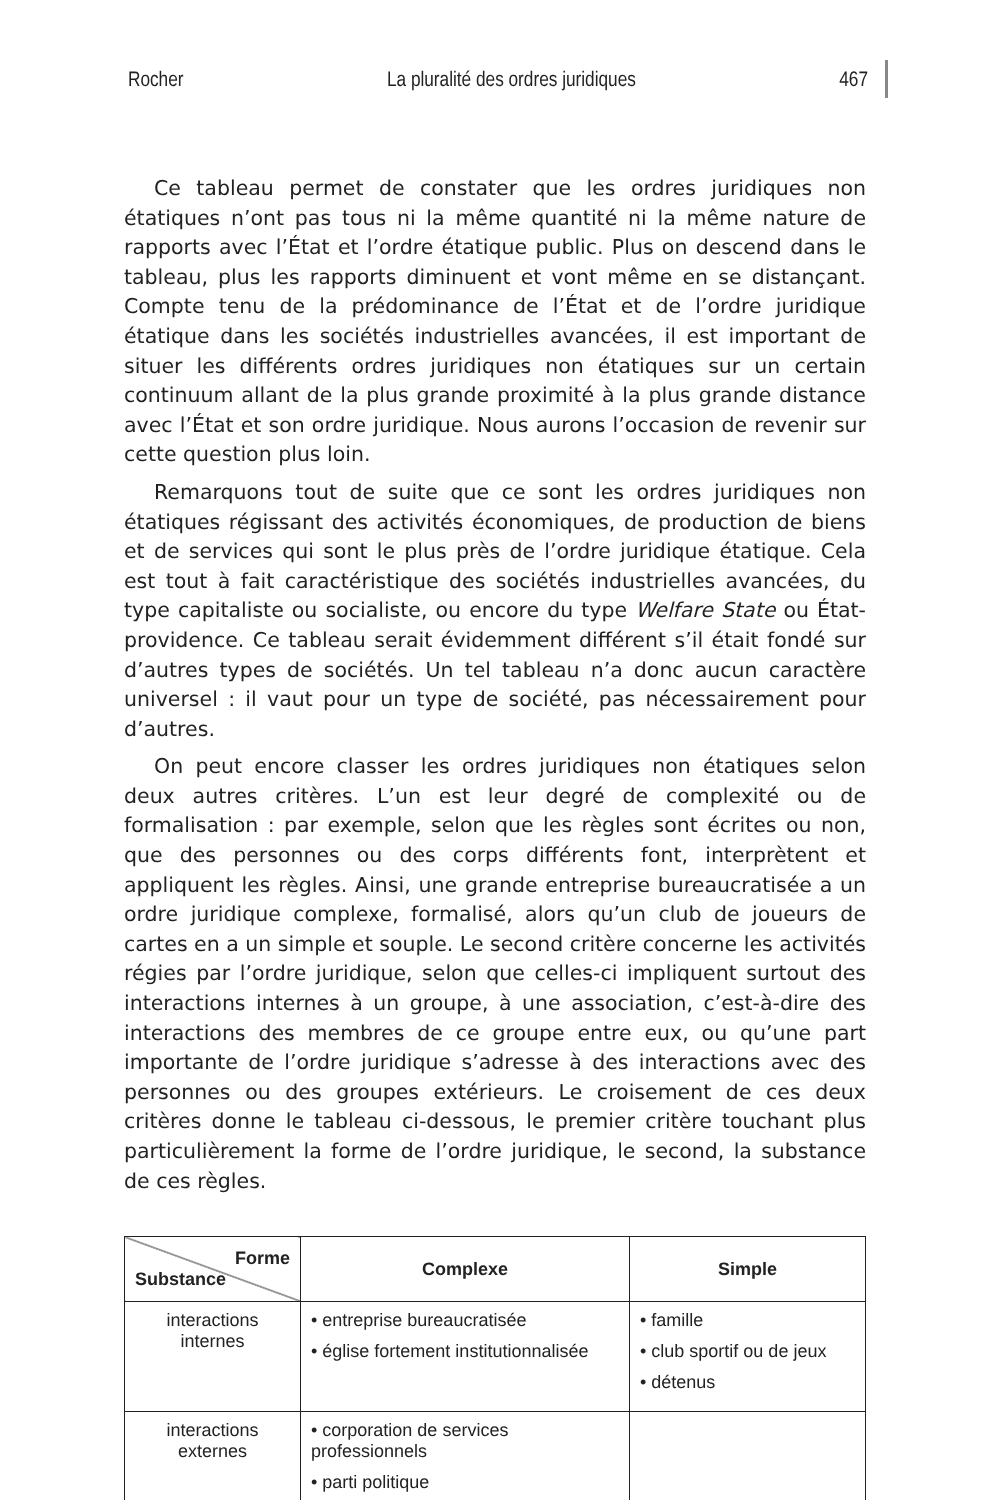Rocher La pluralité des ordres juridiques 467
Ce tableau permet de constater que les ordres juridiques non étatiques n’ont pas tous ni la même quantité ni la même nature de rapports avec l’État et l’ordre étatique public. Plus on descend dans le tableau, plus les rapports diminuent et vont même en se distançant. Compte tenu de la prédominance de l’État et de l’ordre juridique étatique dans les sociétés industrielles avancées, il est important de situer les différents ordres juridiques non étatiques sur un certain continuum allant de la plus grande proximité à la plus grande distance avec l’État et son ordre juridique. Nous aurons l’occasion de revenir sur cette question plus loin.
Remarquons tout de suite que ce sont les ordres juridiques non étatiques régissant des activités économiques, de production de biens et de services qui sont le plus près de l’ordre juridique étatique. Cela est tout à fait caractéristique des sociétés industrielles avancées, du type capitaliste ou socialiste, ou encore du type Welfare State ou État-providence. Ce tableau serait évidemment différent s’il était fondé sur d’autres types de sociétés. Un tel tableau n’a donc aucun caractère universel : il vaut pour un type de société, pas nécessairement pour d’autres.
On peut encore classer les ordres juridiques non étatiques selon deux autres critères. L’un est leur degré de complexité ou de formalisation : par exemple, selon que les règles sont écrites ou non, que des personnes ou des corps différents font, interprètent et appliquent les règles. Ainsi, une grande entreprise bureaucratisée a un ordre juridique complexe, formalisé, alors qu’un club de joueurs de cartes en a un simple et souple. Le second critère concerne les activités régies par l’ordre juridique, selon que celles-ci impliquent surtout des interactions internes à un groupe, à une association, c’est-à-dire des interactions des membres de ce groupe entre eux, ou qu’une part importante de l’ordre juridique s’adresse à des interactions avec des personnes ou des groupes extérieurs. Le croisement de ces deux critères donne le tableau ci-dessous, le premier critère touchant plus particulièrement la forme de l’ordre juridique, le second, la substance de ces règles.
| Forme Substance | Complexe | Simple |
| --- | --- | --- |
| interactions internes | • entreprise bureaucratisée • église fortement institutionnalisée | • famille • club sportif ou de jeux • détenus |
| interactions externes | • corporation de services professionnels • parti politique | |